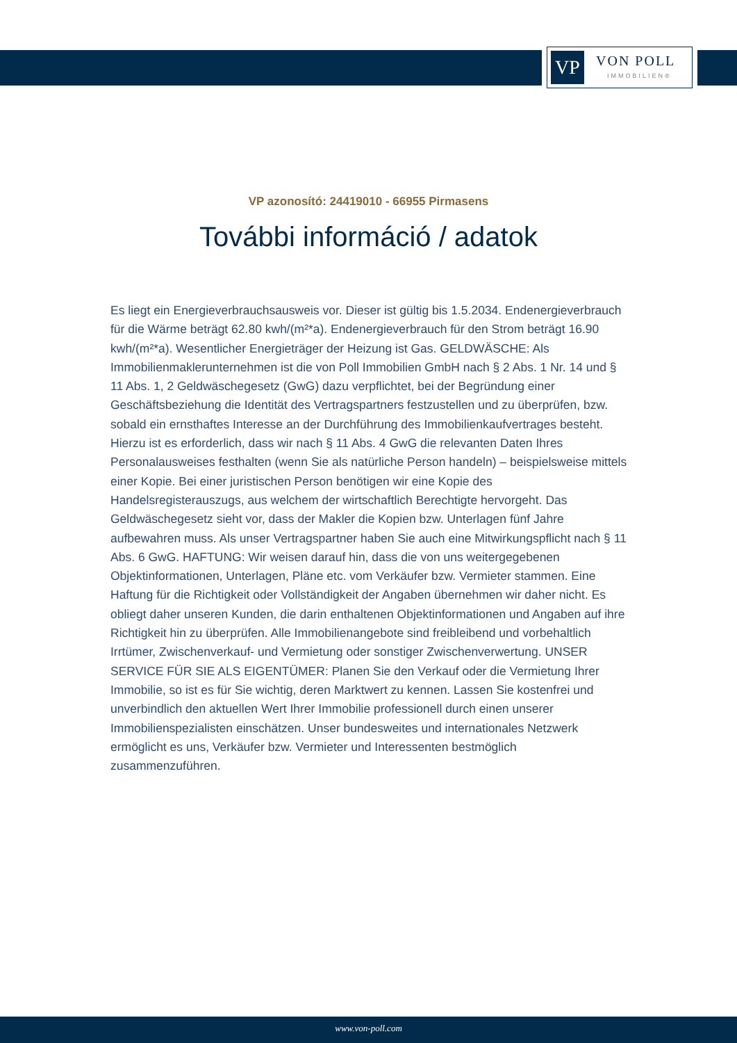VP VON POLL
IMMOBILIEN®
VP azonosító: 24419010 - 66955 Pirmasens
További információ / adatok
Es liegt ein Energieverbrauchsausweis vor. Dieser ist gültig bis 1.5.2034. Endenergieverbrauch für die Wärme beträgt 62.80 kwh/(m²*a). Endenergieverbrauch für den Strom beträgt 16.90 kwh/(m²*a). Wesentlicher Energieträger der Heizung ist Gas. GELDWÄSCHE: Als Immobilienmaklerunternehmen ist die von Poll Immobilien GmbH nach § 2 Abs. 1 Nr. 14 und § 11 Abs. 1, 2 Geldwäschegesetz (GwG) dazu verpflichtet, bei der Begründung einer Geschäftsbeziehung die Identität des Vertragspartners festzustellen und zu überprüfen, bzw. sobald ein ernsthaftes Interesse an der Durchführung des Immobilienkaufvertrages besteht. Hierzu ist es erforderlich, dass wir nach § 11 Abs. 4 GwG die relevanten Daten Ihres Personalausweises festhalten (wenn Sie als natürliche Person handeln) – beispielsweise mittels einer Kopie. Bei einer juristischen Person benötigen wir eine Kopie des Handelsregisterauszugs, aus welchem der wirtschaftlich Berechtigte hervorgeht. Das Geldwäschegesetz sieht vor, dass der Makler die Kopien bzw. Unterlagen fünf Jahre aufbewahren muss. Als unser Vertragspartner haben Sie auch eine Mitwirkungspflicht nach § 11 Abs. 6 GwG. HAFTUNG: Wir weisen darauf hin, dass die von uns weitergegebenen Objektinformationen, Unterlagen, Pläne etc. vom Verkäufer bzw. Vermieter stammen. Eine Haftung für die Richtigkeit oder Vollständigkeit der Angaben übernehmen wir daher nicht. Es obliegt daher unseren Kunden, die darin enthaltenen Objektinformationen und Angaben auf ihre Richtigkeit hin zu überprüfen. Alle Immobilienangebote sind freibleibend und vorbehaltlich Irrtümer, Zwischenverkauf- und Vermietung oder sonstiger Zwischenverwertung. UNSER SERVICE FÜR SIE ALS EIGENTÜMER: Planen Sie den Verkauf oder die Vermietung Ihrer Immobilie, so ist es für Sie wichtig, deren Marktwert zu kennen. Lassen Sie kostenfrei und unverbindlich den aktuellen Wert Ihrer Immobilie professionell durch einen unserer Immobilienspezialisten einschätzen. Unser bundesweites und internationales Netzwerk ermöglicht es uns, Verkäufer bzw. Vermieter und Interessenten bestmöglich zusammenzuführen.
www.von-poll.com